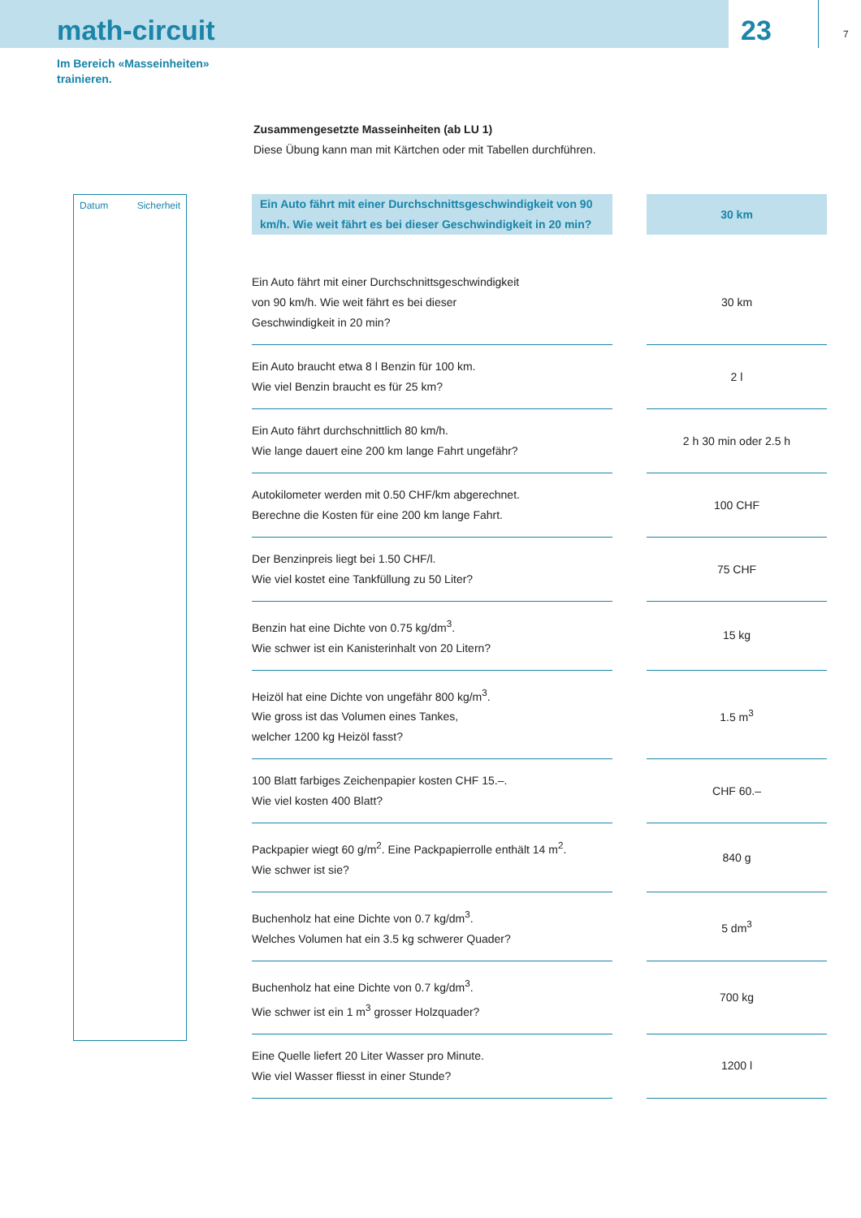math-circuit
23
7
Im Bereich «Masseinheiten»
trainieren.
Zusammengesetzte Masseinheiten (ab LU 1)
Diese Übung kann man mit Kärtchen oder mit Tabellen durchführen.
Datum Sicherheit
| Ein Auto fährt mit einer Durchschnittsgeschwindigkeit von 90 km/h. Wie weit fährt es bei dieser Geschwindigkeit in 20 min? | | 30 km |
| Ein Auto fährt mit einer Durchschnittsgeschwindigkeit von 90 km/h. Wie weit fährt es bei dieser Geschwindigkeit in 20 min? | | 30 km |
| Ein Auto braucht etwa 8 l Benzin für 100 km. Wie viel Benzin braucht es für 25 km? | | 2 l |
| Ein Auto fährt durchschnittlich 80 km/h. Wie lange dauert eine 200 km lange Fahrt ungefähr? | | 2 h 30 min oder 2.5 h |
| Autokilometer werden mit 0.50 CHF/km abgerechnet. Berechne die Kosten für eine 200 km lange Fahrt. | | 100 CHF |
| Der Benzinpreis liegt bei 1.50 CHF/l. Wie viel kostet eine Tankfüllung zu 50 Liter? | | 75 CHF |
| Benzin hat eine Dichte von 0.75 kg/dm<sup>3</sup>. Wie schwer ist ein Kanisterinhalt von 20 Litern? | | 15 kg |
| Heizöl hat eine Dichte von ungefähr 800 kg/m<sup>3</sup>. Wie gross ist das Volumen eines Tankes, welcher 1200 kg Heizöl fasst? | | 1.5 m<sup>3</sup> |
| 100 Blatt farbiges Zeichenpapier kosten CHF 15.–. Wie viel kosten 400 Blatt? | | CHF 60.– |
| Packpapier wiegt 60 g/m<sup>2</sup>. Eine Packpapierrolle enthält 14 m<sup>2</sup>. Wie schwer ist sie? | | 840 g |
| Buchenholz hat eine Dichte von 0.7 kg/dm<sup>3</sup>. Welches Volumen hat ein 3.5 kg schwerer Quader? | | 5 dm<sup>3</sup> |
| Buchenholz hat eine Dichte von 0.7 kg/dm<sup>3</sup>. Wie schwer ist ein 1 m<sup>3</sup> grosser Holzquader? | | 700 kg |
| Eine Quelle liefert 20 Liter Wasser pro Minute. Wie viel Wasser fliesst in einer Stunde? | | 1200 l |